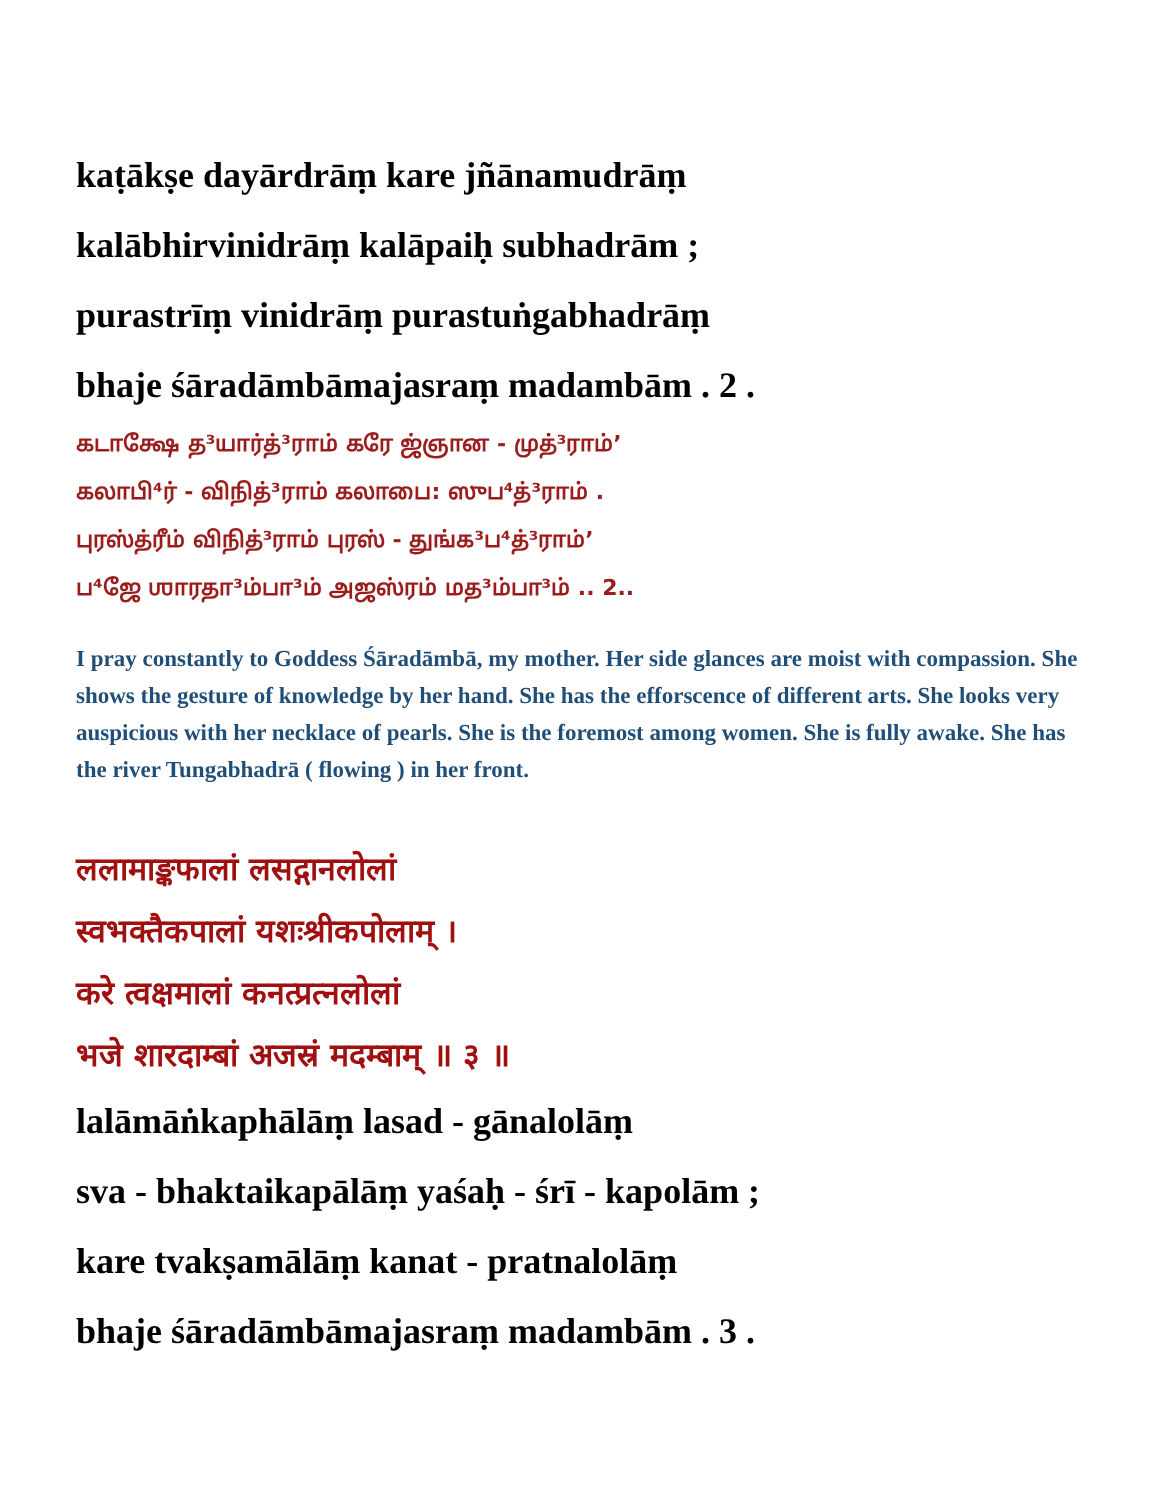kaṭākṣe dayārdrāṃ kare jñānamudrāṃ
kalābhirvinidrāṃ kalāpaiḥ subhadrām ;
purastrīṃ vinidrāṃ purastuṅgabhadrāṃ
bhaje śāradāmbāmajasraṃ madambām . 2 .
கடாக்ஷே த³யார்த்³ராம் கரே ஜ்ஞான - முத்³ராம்’
கலாபி⁴ர் - விநித்³ராம் கலாபை: ஸுப⁴த்³ராம் .
புரஸ்த்ரீம் விநித்³ராம் புரஸ் - துங்க³ப⁴த்³ராம்’
ப⁴ஜே ஶாரதா³ம்பா³ம் அஜஸ்ரம் மத³ம்பா³ம் .. 2..
I pray constantly to Goddess Śāradāmbā, my mother. Her side glances are moist with compassion. She shows the gesture of knowledge by her hand. She has the efforscence of different arts. She looks very auspicious with her necklace of pearls. She is the foremost among women. She is fully awake. She has the river Tungabhadrā ( flowing ) in her front.
ललामाङ्कफालां लसद्गानलोलां
स्वभक्तैकपालां यशःश्रीकपोलाम् ।
करे त्वक्षमालां कनत्प्रत्नलोलां
भजे शारदाम्बां अजस्रं मदम्बाम् ॥ ३ ॥
lalāmāṅkaphālāṃ lasad - gānalolāṃ
sva - bhaktaikapālāṃ yaśaḥ - śrī - kapolām ;
kare tvakṣamālāṃ kanat - pratnalolāṃ
bhaje śāradāmbāmajasraṃ madambām . 3 .